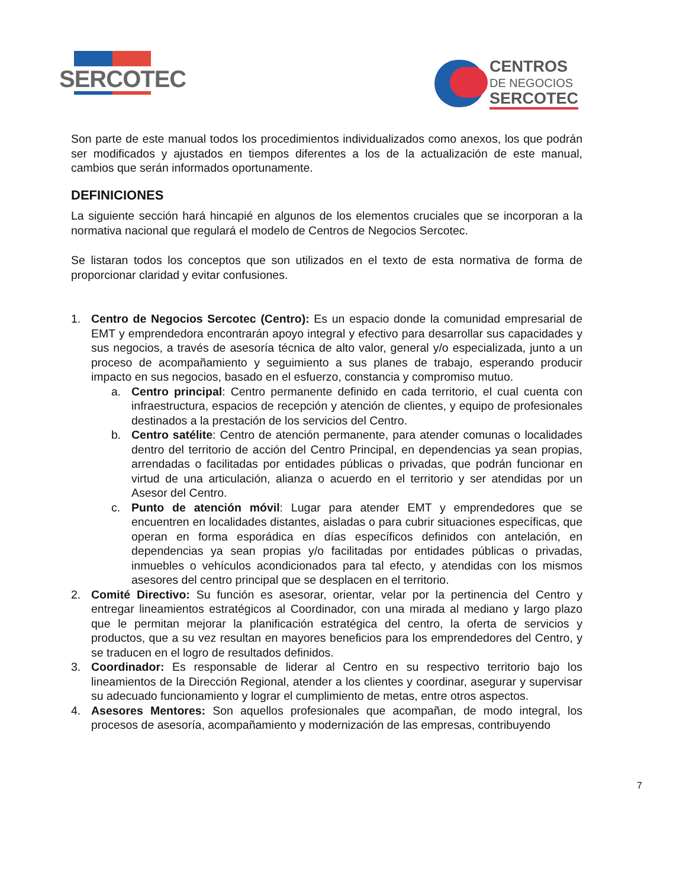SERCOTEC
CENTROS
DE NEGOCIOS
SERCOTEC
Son parte de este manual todos los procedimientos individualizados como anexos, los que podrán ser modificados y ajustados en tiempos diferentes a los de la actualización de este manual, cambios que serán informados oportunamente.
DEFINICIONES
La siguiente sección hará hincapié en algunos de los elementos cruciales que se incorporan a la normativa nacional que regulará el modelo de Centros de Negocios Sercotec.
Se listaran todos los conceptos que son utilizados en el texto de esta normativa de forma de proporcionar claridad y evitar confusiones.
1. Centro de Negocios Sercotec (Centro): Es un espacio donde la comunidad empresarial de EMT y emprendedora encontrarán apoyo integral y efectivo para desarrollar sus capacidades y sus negocios, a través de asesoría técnica de alto valor, general y/o especializada, junto a un proceso de acompañamiento y seguimiento a sus planes de trabajo, esperando producir impacto en sus negocios, basado en el esfuerzo, constancia y compromiso mutuo.
a. Centro principal: Centro permanente definido en cada territorio, el cual cuenta con infraestructura, espacios de recepción y atención de clientes, y equipo de profesionales destinados a la prestación de los servicios del Centro.
b. Centro satélite: Centro de atención permanente, para atender comunas o localidades dentro del territorio de acción del Centro Principal, en dependencias ya sean propias, arrendadas o facilitadas por entidades públicas o privadas, que podrán funcionar en virtud de una articulación, alianza o acuerdo en el territorio y ser atendidas por un Asesor del Centro.
c. Punto de atención móvil: Lugar para atender EMT y emprendedores que se encuentren en localidades distantes, aisladas o para cubrir situaciones específicas, que operan en forma esporádica en días específicos definidos con antelación, en dependencias ya sean propias y/o facilitadas por entidades públicas o privadas, inmuebles o vehículos acondicionados para tal efecto, y atendidas con los mismos asesores del centro principal que se desplacen en el territorio.
2. Comité Directivo: Su función es asesorar, orientar, velar por la pertinencia del Centro y entregar lineamientos estratégicos al Coordinador, con una mirada al mediano y largo plazo que le permitan mejorar la planificación estratégica del centro, la oferta de servicios y productos, que a su vez resultan en mayores beneficios para los emprendedores del Centro, y se traducen en el logro de resultados definidos.
3. Coordinador: Es responsable de liderar al Centro en su respectivo territorio bajo los lineamientos de la Dirección Regional, atender a los clientes y coordinar, asegurar y supervisar su adecuado funcionamiento y lograr el cumplimiento de metas, entre otros aspectos.
4. Asesores Mentores: Son aquellos profesionales que acompañan, de modo integral, los procesos de asesoría, acompañamiento y modernización de las empresas, contribuyendo
7